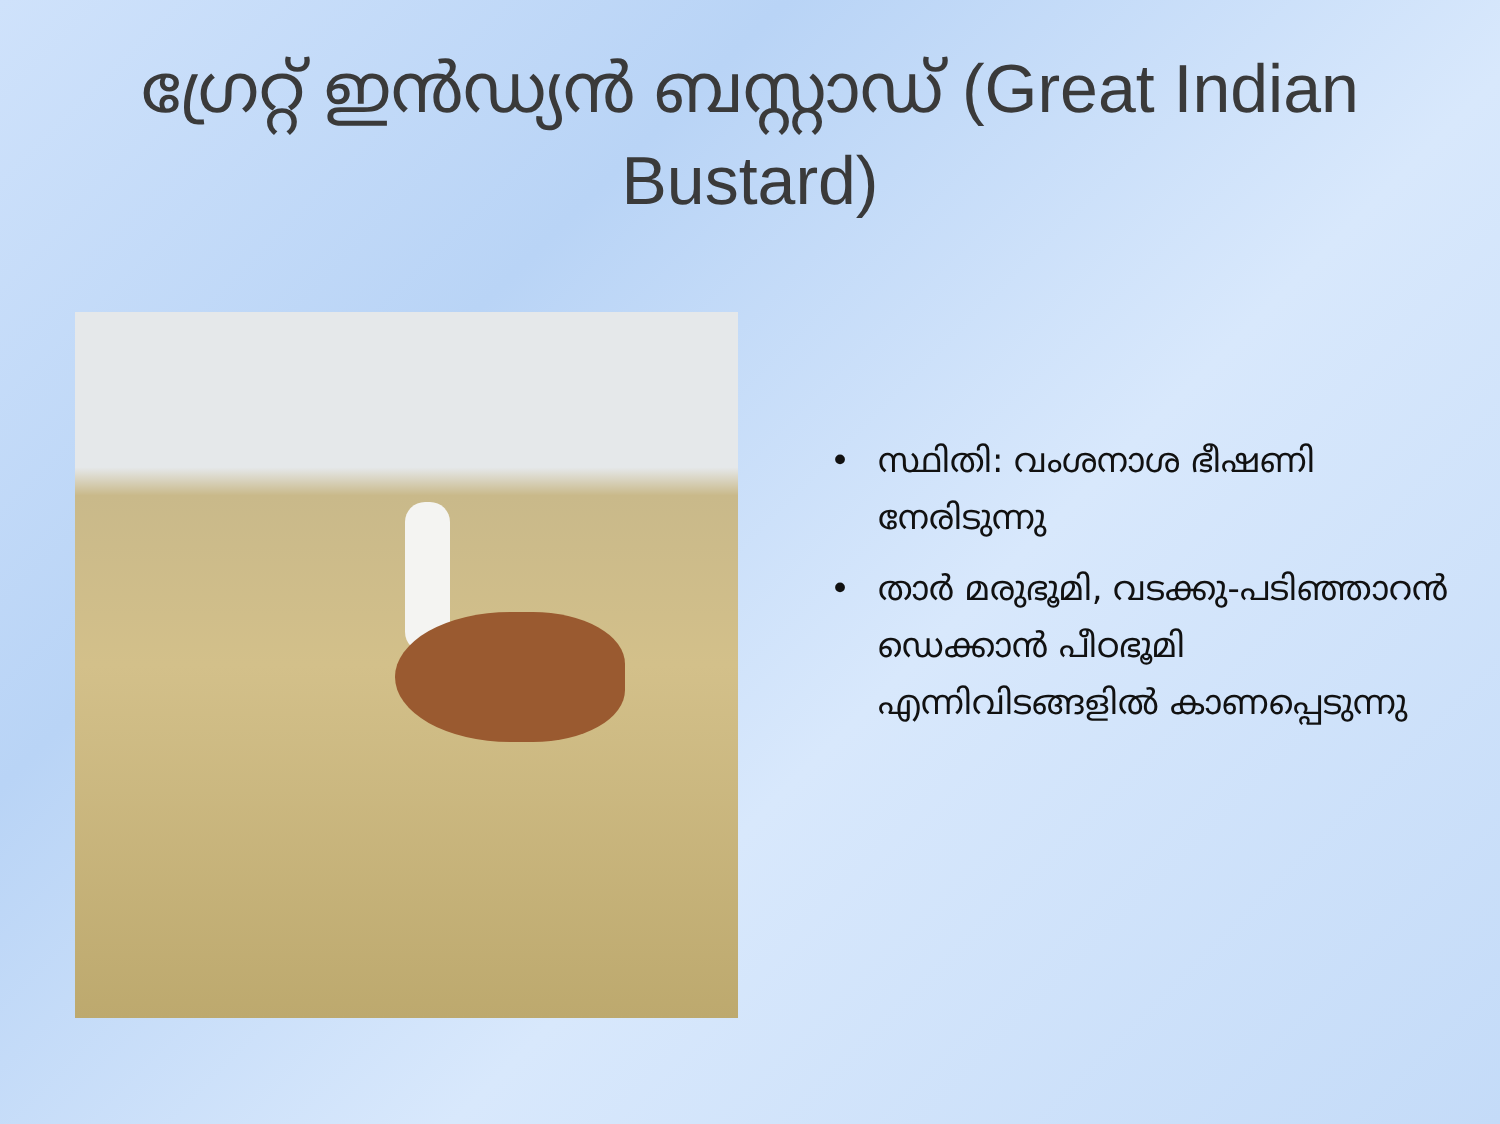ഗ്രേറ്റ് ഇൻഡ്യൻ ബസ്റ്റാഡ് (Great Indian Bustard)
• സ്ഥിതി: വംശനാശ ഭീഷണി നേരിടുന്നു
• താർ മരുഭൂമി, വടക്കു-പടിഞ്ഞാറൻ ഡെക്കാൻ പീഠഭൂമി എന്നിവിടങ്ങളിൽ കാണപ്പെടുന്നു